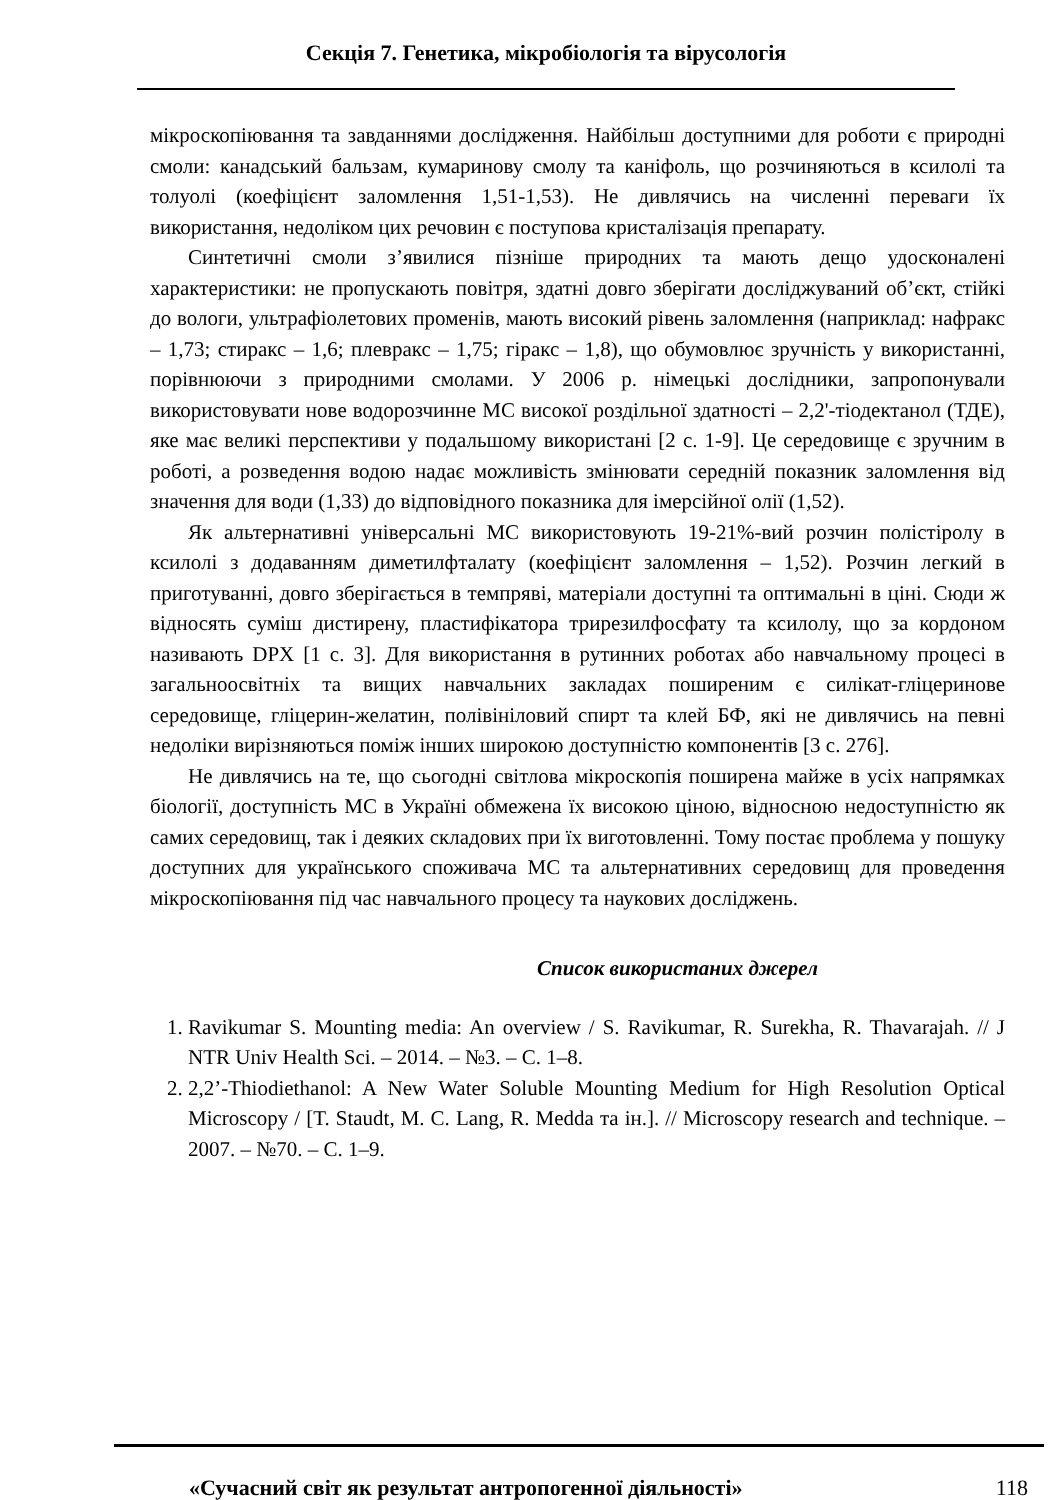Секція 7. Генетика, мікробіологія та вірусологія
мікроскопіювання та завданнями дослідження. Найбільш доступними для роботи є природні смоли: канадський бальзам, кумаринову смолу та каніфоль, що розчиняються в ксилолі та толуолі (коефіцієнт заломлення 1,51-1,53). Не дивлячись на численні переваги їх використання, недоліком цих речовин є поступова кристалізація препарату.
Синтетичні смоли з’явилися пізніше природних та мають дещо удосконалені характеристики: не пропускають повітря, здатні довго зберігати досліджуваний об’єкт, стійкі до вологи, ультрафіолетових променів, мають високий рівень заломлення (наприклад: нафракс – 1,73; стиракс – 1,6; плевракс – 1,75; гіракс – 1,8), що обумовлює зручність у використанні, порівнюючи з природними смолами. У 2006 р. німецькі дослідники, запропонували використовувати нове водорозчинне МС високої роздільної здатності – 2,2'-тіодектанол (ТДЕ), яке має великі перспективи у подальшому використані [2 с. 1-9]. Це середовище є зручним в роботі, а розведення водою надає можливість змінювати середній показник заломлення від значення для води (1,33) до відповідного показника для імерсійної олії (1,52).
Як альтернативні універсальні МС використовують 19-21%-вий розчин полістіролу в ксилолі з додаванням диметилфталату (коефіцієнт заломлення – 1,52). Розчин легкий в приготуванні, довго зберігається в темпряві, матеріали доступні та оптимальні в ціні. Сюди ж відносять суміш дистирену, пластифікатора трирезилфосфату та ксилолу, що за кордоном називають DPX [1 с. 3]. Для використання в рутинних роботах або навчальному процесі в загальноосвітніх та вищих навчальних закладах поширеним є силікат-гліцеринове середовище, гліцерин-желатин, полівініловий спирт та клей БФ, які не дивлячись на певні недоліки вирізняються поміж інших широкою доступністю компонентів [3 с. 276].
Не дивлячись на те, що сьогодні світлова мікроскопія поширена майже в усіх напрямках біології, доступність МС в Україні обмежена їх високою ціною, відносною недоступністю як самих середовищ, так і деяких складових при їх виготовленні. Тому постає проблема у пошуку доступних для українського споживача МС та альтернативних середовищ для проведення мікроскопіювання під час навчального процесу та наукових досліджень.
Список використаних джерел
1. Ravikumar S. Mounting media: An overview / S. Ravikumar, R. Surekha, R. Thavarajah. // J NTR Univ Health Sci. – 2014. – №3. – С. 1–8.
2. 2,2’-Thiodiethanol: A New Water Soluble Mounting Medium for High Resolution Optical Microscopy / [T. Staudt, M. C. Lang, R. Medda та ін.]. // Microscopy research and technique. – 2007. – №70. – С. 1–9.
«Сучасний світ як результат антропогенної діяльності» 118